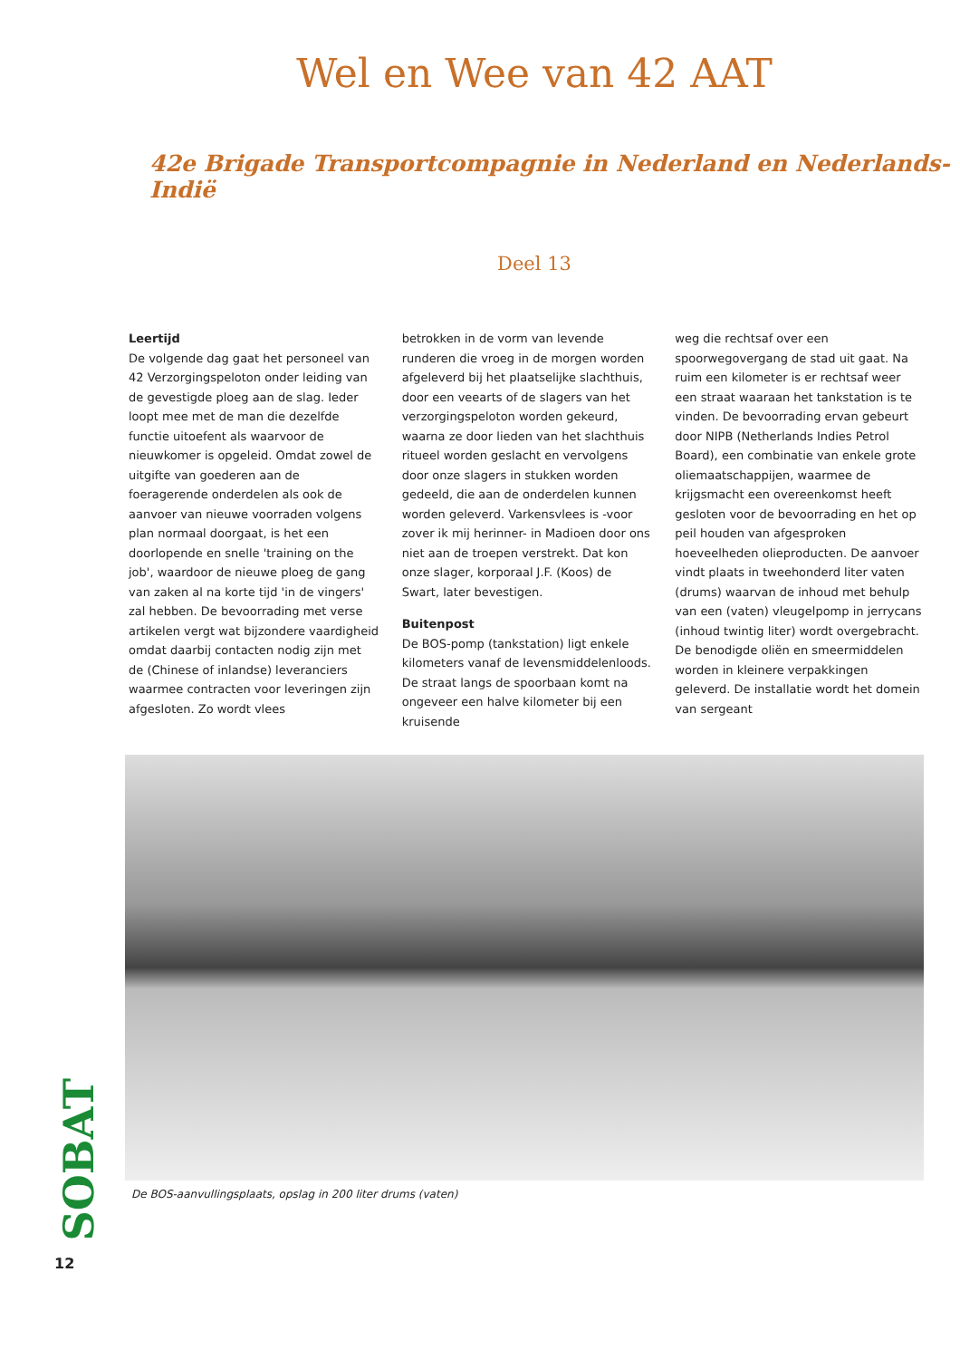Wel en Wee van 42 AAT
42e Brigade Transportcompagnie in Nederland en Nederlands-Indië
Deel 13
Leertijd
De volgende dag gaat het personeel van 42 Verzorgingspeloton onder leiding van de gevestigde ploeg aan de slag. Ieder loopt mee met de man die dezelfde functie uitoefent als waarvoor de nieuwkomer is opgeleid. Omdat zowel de uitgifte van goederen aan de foeragerende onderdelen als ook de aanvoer van nieuwe voorraden volgens plan normaal doorgaat, is het een doorlopende en snelle 'training on the job', waardoor de nieuwe ploeg de gang van zaken al na korte tijd 'in de vingers' zal hebben. De bevoorrading met verse artikelen vergt wat bijzondere vaardigheid omdat daarbij contacten nodig zijn met de (Chinese of inlandse) leveranciers waarmee contracten voor leveringen zijn afgesloten. Zo wordt vlees
betrokken in de vorm van levende runderen die vroeg in de morgen worden afgeleverd bij het plaatselijke slachthuis, door een veearts of de slagers van het verzorgingspeloton worden gekeurd, waarna ze door lieden van het slachthuis ritueel worden geslacht en vervolgens door onze slagers in stukken worden gedeeld, die aan de onderdelen kunnen worden geleverd. Varkensvlees is -voor zover ik mij herinner- in Madioen door ons niet aan de troepen verstrekt. Dat kon onze slager, korporaal J.F. (Koos) de Swart, later bevestigen.
Buitenpost
De BOS-pomp (tankstation) ligt enkele kilometers vanaf de levensmiddelenloods. De straat langs de spoorbaan komt na ongeveer een halve kilometer bij een kruisende
weg die rechtsaf over een spoorwegovergang de stad uit gaat. Na ruim een kilometer is er rechtsaf weer een straat waaraan het tankstation is te vinden. De bevoorrading ervan gebeurt door NIPB (Netherlands Indies Petrol Board), een combinatie van enkele grote oliemaatschappijen, waarmee de krijgsmacht een overeenkomst heeft gesloten voor de bevoorrading en het op peil houden van afgesproken hoeveelheden olieproducten. De aanvoer vindt plaats in tweehonderd liter vaten (drums) waarvan de inhoud met behulp van een (vaten) vleugelpomp in jerrycans (inhoud twintig liter) wordt overgebracht. De benodigde oliën en smeermiddelen worden in kleinere verpakkingen geleverd. De installatie wordt het domein van sergeant
De BOS-aanvullingsplaats, opslag in 200 liter drums (vaten)
SOBAT
12